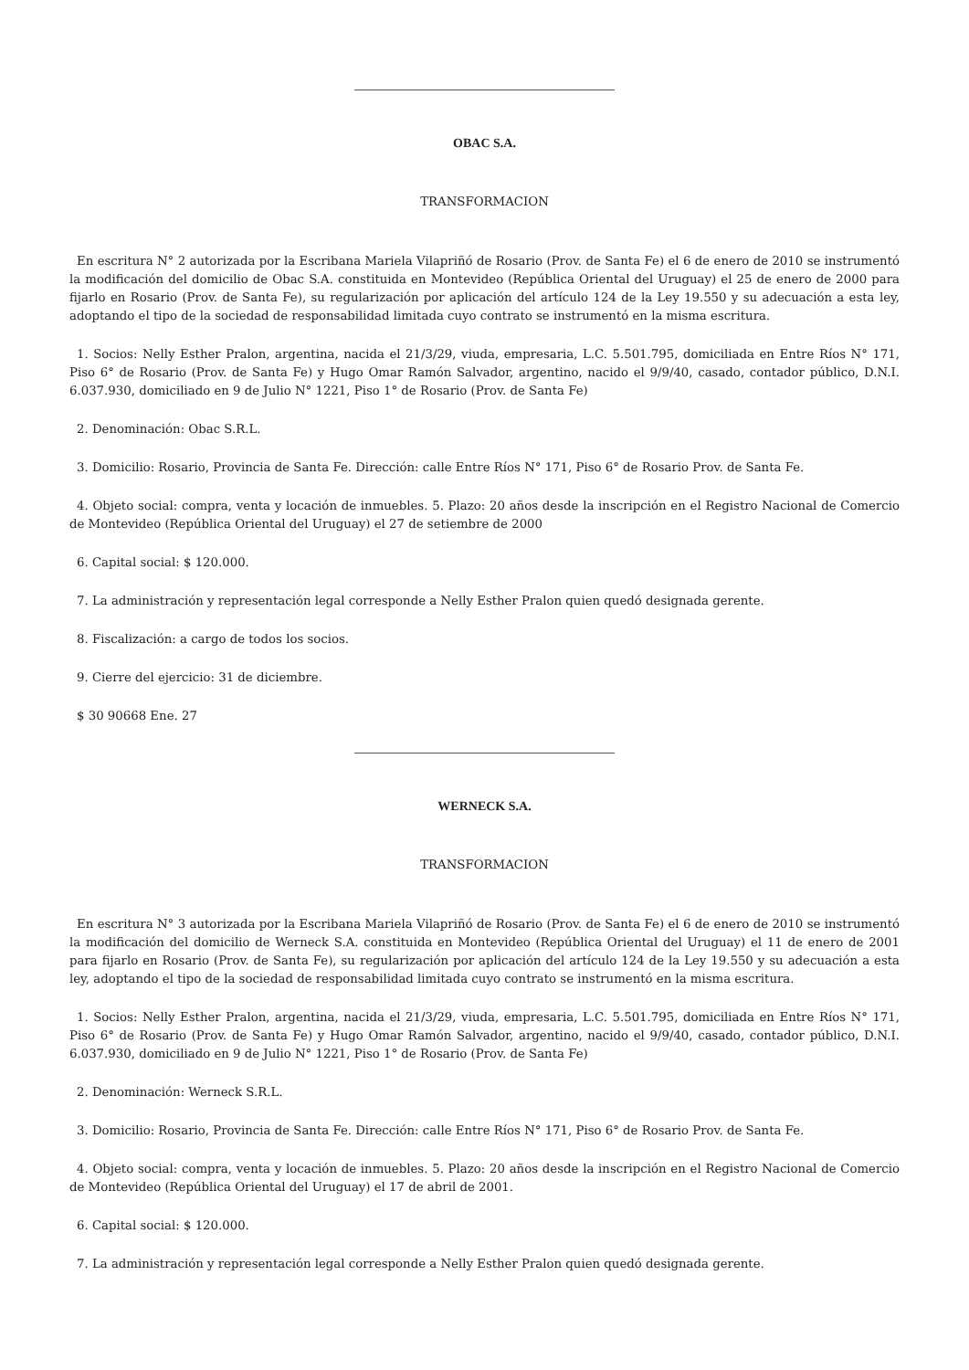OBAC S.A.
TRANSFORMACION
En escritura N° 2 autorizada por la Escribana Mariela Vilapriñó de Rosario (Prov. de Santa Fe) el 6 de enero de 2010 se instrumentó la modificación del domicilio de Obac S.A. constituida en Montevideo (República Oriental del Uruguay) el 25 de enero de 2000 para fijarlo en Rosario (Prov. de Santa Fe), su regularización por aplicación del artículo 124 de la Ley 19.550 y su adecuación a esta ley, adoptando el tipo de la sociedad de responsabilidad limitada cuyo contrato se instrumentó en la misma escritura.
1. Socios: Nelly Esther Pralon, argentina, nacida el 21/3/29, viuda, empresaria, L.C. 5.501.795, domiciliada en Entre Ríos N° 171, Piso 6° de Rosario (Prov. de Santa Fe) y Hugo Omar Ramón Salvador, argentino, nacido el 9/9/40, casado, contador público, D.N.I. 6.037.930, domiciliado en 9 de Julio N° 1221, Piso 1° de Rosario (Prov. de Santa Fe)
2. Denominación: Obac S.R.L.
3. Domicilio: Rosario, Provincia de Santa Fe. Dirección: calle Entre Ríos N° 171, Piso 6° de Rosario Prov. de Santa Fe.
4. Objeto social: compra, venta y locación de inmuebles. 5. Plazo: 20 años desde la inscripción en el Registro Nacional de Comercio de Montevideo (República Oriental del Uruguay) el 27 de setiembre de 2000
6. Capital social: $ 120.000.
7. La administración y representación legal corresponde a Nelly Esther Pralon quien quedó designada gerente.
8. Fiscalización: a cargo de todos los socios.
9. Cierre del ejercicio: 31 de diciembre.
$ 30 90668 Ene. 27
WERNECK S.A.
TRANSFORMACION
En escritura N° 3 autorizada por la Escribana Mariela Vilapriñó de Rosario (Prov. de Santa Fe) el 6 de enero de 2010 se instrumentó la modificación del domicilio de Werneck S.A. constituida en Montevideo (República Oriental del Uruguay) el 11 de enero de 2001 para fijarlo en Rosario (Prov. de Santa Fe), su regularización por aplicación del artículo 124 de la Ley 19.550 y su adecuación a esta ley, adoptando el tipo de la sociedad de responsabilidad limitada cuyo contrato se instrumentó en la misma escritura.
1. Socios: Nelly Esther Pralon, argentina, nacida el 21/3/29, viuda, empresaria, L.C. 5.501.795, domiciliada en Entre Ríos N° 171, Piso 6° de Rosario (Prov. de Santa Fe) y Hugo Omar Ramón Salvador, argentino, nacido el 9/9/40, casado, contador público, D.N.I. 6.037.930, domiciliado en 9 de Julio N° 1221, Piso 1° de Rosario (Prov. de Santa Fe)
2. Denominación: Werneck S.R.L.
3. Domicilio: Rosario, Provincia de Santa Fe. Dirección: calle Entre Ríos N° 171, Piso 6° de Rosario Prov. de Santa Fe.
4. Objeto social: compra, venta y locación de inmuebles. 5. Plazo: 20 años desde la inscripción en el Registro Nacional de Comercio de Montevideo (República Oriental del Uruguay) el 17 de abril de 2001.
6. Capital social: $ 120.000.
7. La administración y representación legal corresponde a Nelly Esther Pralon quien quedó designada gerente.